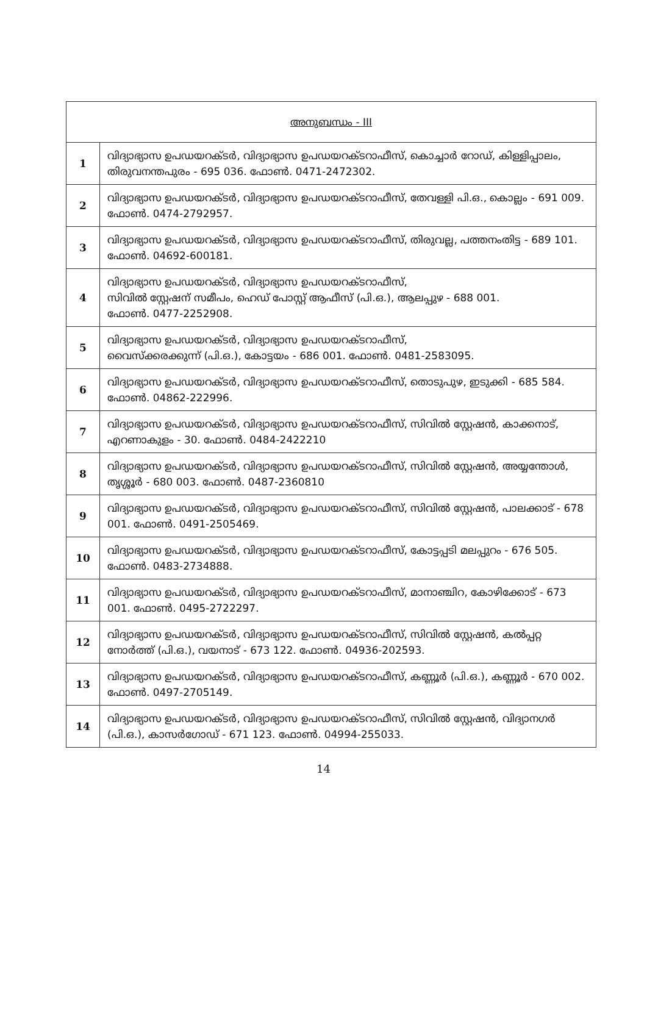| അനുബന്ധം - III | |
| --- | --- |
| 1 | വിദ്യാഭ്യാസ ഉപഡയറക്ടർ, വിദ്യാഭ്യാസ ഉപഡയറക്ടറാഫീസ്, കൊച്ചാർ റോഡ്, കിള്ളിപ്പാലം, തിരുവനന്തപുരം - 695 036. ഫോൺ. 0471-2472302. |
| 2 | വിദ്യാഭ്യാസ ഉപഡയറക്ടർ, വിദ്യാഭ്യാസ ഉപഡയറക്ടറാഫീസ്, തേവള്ളി പി.ഒ., കൊല്ലം - 691 009. ഫോൺ. 0474-2792957. |
| 3 | വിദ്യാഭ്യാസ ഉപഡയറക്ടർ, വിദ്യാഭ്യാസ ഉപഡയറക്ടറാഫീസ്, തിരുവല്ല, പത്തനംതിട്ട - 689 101. ഫോൺ. 04692-600181. |
| 4 | വിദ്യാഭ്യാസ ഉപഡയറക്ടർ, വിദ്യാഭ്യാസ ഉപഡയറക്ടറാഫീസ്, സിവിൽ സ്റ്റേഷന് സമീപം, ഹെഡ് പോസ്റ്റ് ആഫീസ് (പി.ഒ.), ആലപ്പുഴ - 688 001. ഫോൺ. 0477-2252908. |
| 5 | വിദ്യാഭ്യാസ ഉപഡയറക്ടർ, വിദ്യാഭ്യാസ ഉപഡയറക്ടറാഫീസ്, വൈസ്ക്കരക്കുന്ന് (പി.ഒ.), കോട്ടയം - 686 001. ഫോൺ. 0481-2583095. |
| 6 | വിദ്യാഭ്യാസ ഉപഡയറക്ടർ, വിദ്യാഭ്യാസ ഉപഡയറക്ടറാഫീസ്, തൊടുപുഴ, ഇടുക്കി - 685 584. ഫോൺ. 04862-222996. |
| 7 | വിദ്യാഭ്യാസ ഉപഡയറക്ടർ, വിദ്യാഭ്യാസ ഉപഡയറക്ടറാഫീസ്, സിവിൽ സ്റ്റേഷൻ, കാക്കനാട്, എറണാകുളം - 30. ഫോൺ. 0484-2422210 |
| 8 | വിദ്യാഭ്യാസ ഉപഡയറക്ടർ, വിദ്യാഭ്യാസ ഉപഡയറക്ടറാഫീസ്, സിവിൽ സ്റ്റേഷൻ, അയ്യന്തോൾ, തൃശ്ശൂർ - 680 003. ഫോൺ. 0487-2360810 |
| 9 | വിദ്യാഭ്യാസ ഉപഡയറക്ടർ, വിദ്യാഭ്യാസ ഉപഡയറക്ടറാഫീസ്, സിവിൽ സ്റ്റേഷൻ, പാലക്കാട് - 678 001. ഫോൺ. 0491-2505469. |
| 10 | വിദ്യാഭ്യാസ ഉപഡയറക്ടർ, വിദ്യാഭ്യാസ ഉപഡയറക്ടറാഫീസ്, കോട്ടപ്പടി മലപ്പുറം - 676 505. ഫോൺ. 0483-2734888. |
| 11 | വിദ്യാഭ്യാസ ഉപഡയറക്ടർ, വിദ്യാഭ്യാസ ഉപഡയറക്ടറാഫീസ്, മാനാഞ്ചിറ, കോഴിക്കോട് - 673 001. ഫോൺ. 0495-2722297. |
| 12 | വിദ്യാഭ്യാസ ഉപഡയറക്ടർ, വിദ്യാഭ്യാസ ഉപഡയറക്ടറാഫീസ്, സിവിൽ സ്റ്റേഷൻ, കൽപ്പറ്റ നോർത്ത് (പി.ഒ.), വയനാട് - 673 122. ഫോൺ. 04936-202593. |
| 13 | വിദ്യാഭ്യാസ ഉപഡയറക്ടർ, വിദ്യാഭ്യാസ ഉപഡയറക്ടറാഫീസ്, കണ്ണൂർ (പി.ഒ.), കണ്ണൂർ - 670 002. ഫോൺ. 0497-2705149. |
| 14 | വിദ്യാഭ്യാസ ഉപഡയറക്ടർ, വിദ്യാഭ്യാസ ഉപഡയറക്ടറാഫീസ്, സിവിൽ സ്റ്റേഷൻ, വിദ്യാനഗർ (പി.ഒ.), കാസർഗോഡ് - 671 123. ഫോൺ. 04994-255033. |
14